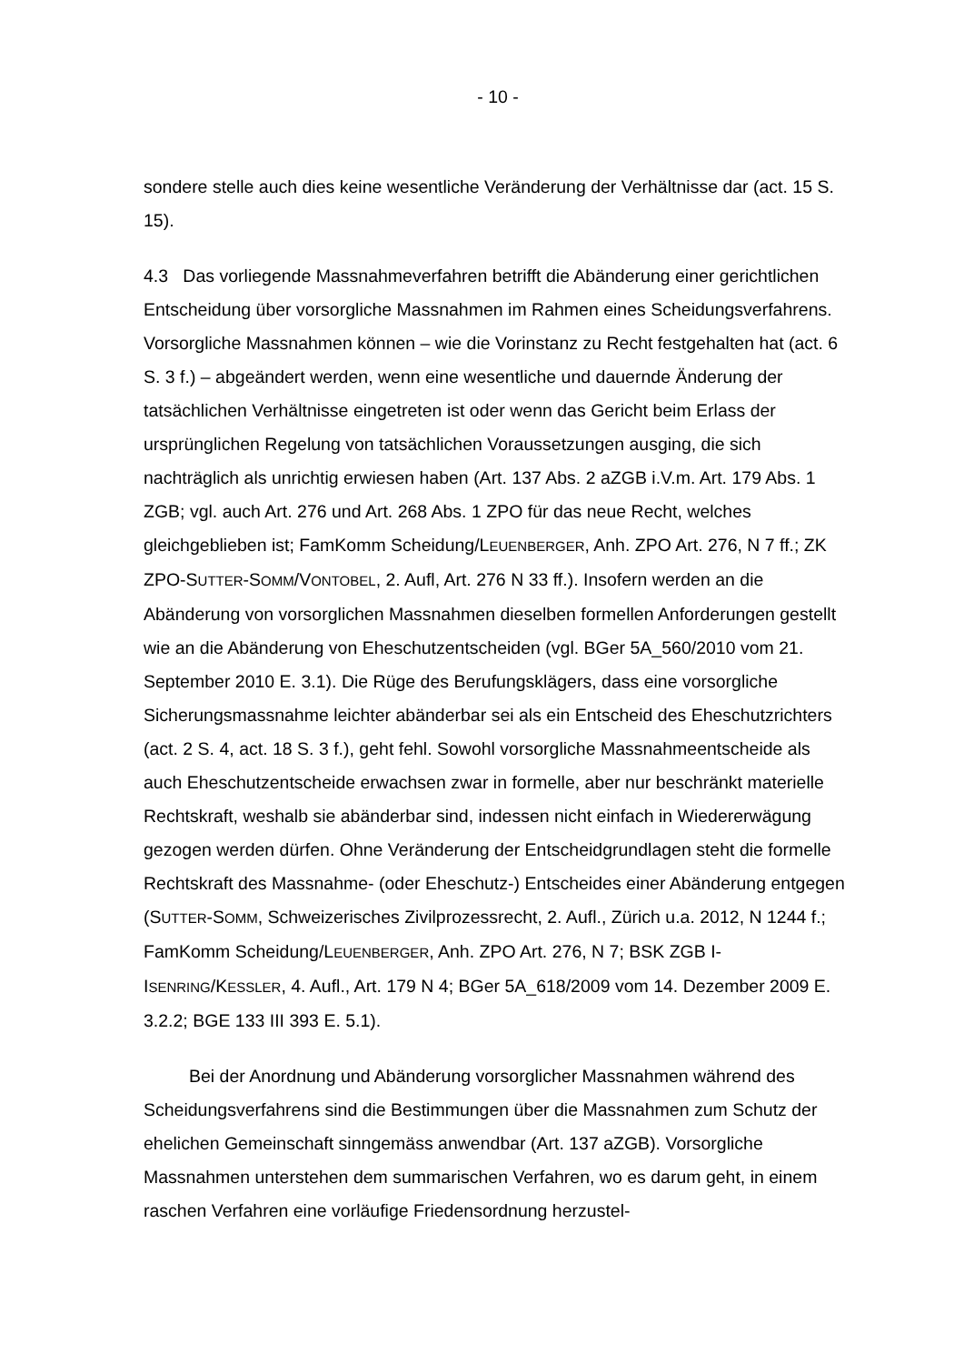- 10 -
sondere stelle auch dies keine wesentliche Veränderung der Verhältnisse dar (act. 15 S. 15).
4.3 Das vorliegende Massnahmeverfahren betrifft die Abänderung einer gerichtlichen Entscheidung über vorsorgliche Massnahmen im Rahmen eines Scheidungsverfahrens. Vorsorgliche Massnahmen können – wie die Vorinstanz zu Recht festgehalten hat (act. 6 S. 3 f.) – abgeändert werden, wenn eine wesentliche und dauernde Änderung der tatsächlichen Verhältnisse eingetreten ist oder wenn das Gericht beim Erlass der ursprünglichen Regelung von tatsächlichen Voraussetzungen ausging, die sich nachträglich als unrichtig erwiesen haben (Art. 137 Abs. 2 aZGB i.V.m. Art. 179 Abs. 1 ZGB; vgl. auch Art. 276 und Art. 268 Abs. 1 ZPO für das neue Recht, welches gleichgeblieben ist; FamKomm Scheidung/LEUENBERGER, Anh. ZPO Art. 276, N 7 ff.; ZK ZPO-SUTTER-SOMM/VONTOBEL, 2. Aufl, Art. 276 N 33 ff.). Insofern werden an die Abänderung von vorsorglichen Massnahmen dieselben formellen Anforderungen gestellt wie an die Abänderung von Eheschutzentscheiden (vgl. BGer 5A_560/2010 vom 21. September 2010 E. 3.1). Die Rüge des Berufungsklägers, dass eine vorsorgliche Sicherungsmassnahme leichter abänderbar sei als ein Entscheid des Eheschutzrichters (act. 2 S. 4, act. 18 S. 3 f.), geht fehl. Sowohl vorsorgliche Massnahmeentscheide als auch Eheschutzentscheide erwachsen zwar in formelle, aber nur beschränkt materielle Rechtskraft, weshalb sie abänderbar sind, indessen nicht einfach in Wiedererwägung gezogen werden dürfen. Ohne Veränderung der Entscheidgrundlagen steht die formelle Rechtskraft des Massnahme- (oder Eheschutz-) Entscheides einer Abänderung entgegen (SUTTER-SOMM, Schweizerisches Zivilprozessrecht, 2. Aufl., Zürich u.a. 2012, N 1244 f.; FamKomm Scheidung/LEUENBERGER, Anh. ZPO Art. 276, N 7; BSK ZGB I-ISENRING/KESSLER, 4. Aufl., Art. 179 N 4; BGer 5A_618/2009 vom 14. Dezember 2009 E. 3.2.2; BGE 133 III 393 E. 5.1).
Bei der Anordnung und Abänderung vorsorglicher Massnahmen während des Scheidungsverfahrens sind die Bestimmungen über die Massnahmen zum Schutz der ehelichen Gemeinschaft sinngemäss anwendbar (Art. 137 aZGB). Vorsorgliche Massnahmen unterstehen dem summarischen Verfahren, wo es darum geht, in einem raschen Verfahren eine vorläufige Friedensordnung herzustel-